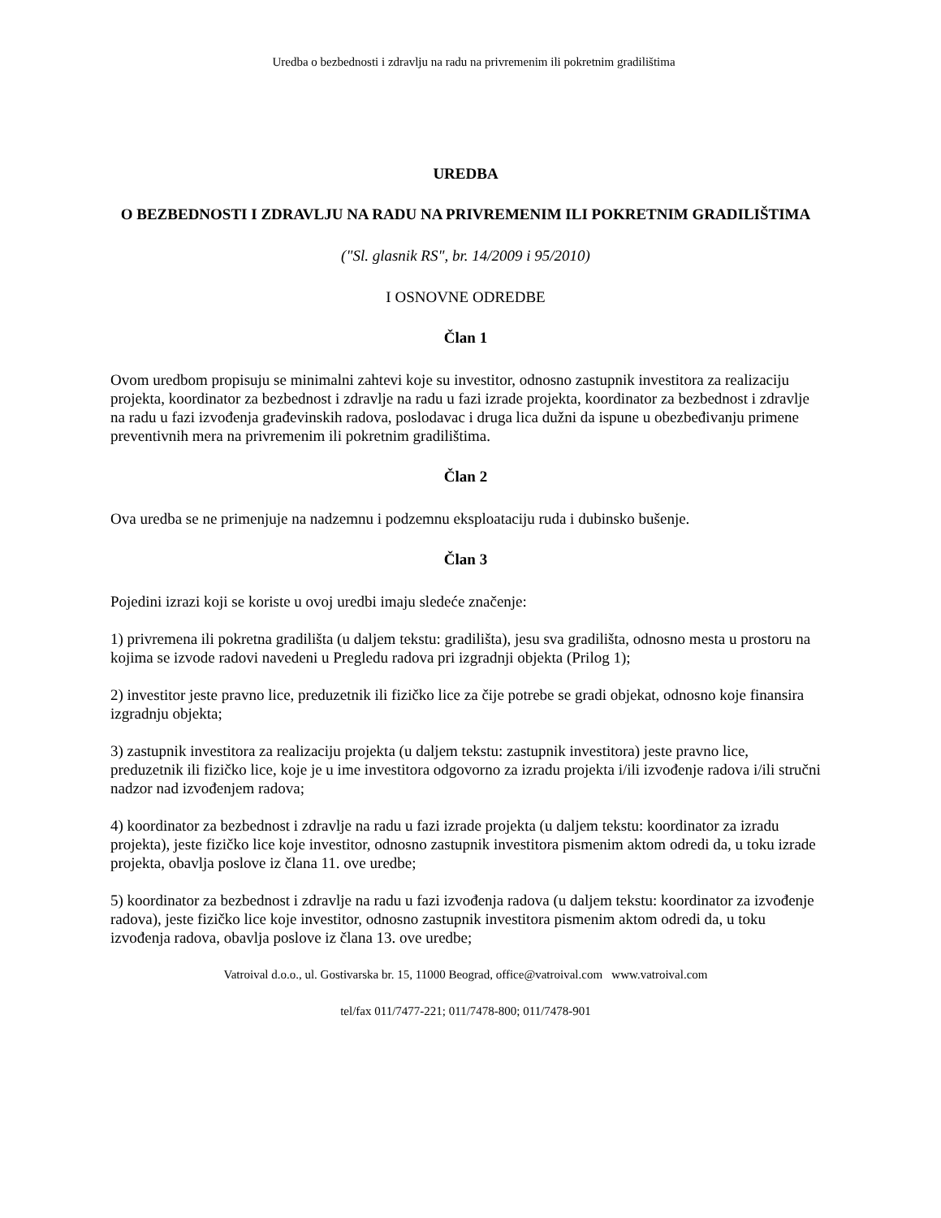Uredba o bezbednosti i zdravlju na radu na privremenim ili pokretnim gradilištima
UREDBA
O BEZBEDNOSTI I ZDRAVLJU NA RADU NA PRIVREMENIM ILI POKRETNIM GRADILIŠTIMA
("Sl. glasnik RS", br. 14/2009 i 95/2010)
I OSNOVNE ODREDBE
Član 1
Ovom uredbom propisuju se minimalni zahtevi koje su investitor, odnosno zastupnik investitora za realizaciju projekta, koordinator za bezbednost i zdravlje na radu u fazi izrade projekta, koordinator za bezbednost i zdravlje na radu u fazi izvođenja građevinskih radova, poslodavac i druga lica dužni da ispune u obezbeđivanju primene preventivnih mera na privremenim ili pokretnim gradilištima.
Član 2
Ova uredba se ne primenjuje na nadzemnu i podzemnu eksploataciju ruda i dubinsko bušenje.
Član 3
Pojedini izrazi koji se koriste u ovoj uredbi imaju sledeće značenje:
1) privremena ili pokretna gradilišta (u daljem tekstu: gradilišta), jesu sva gradilišta, odnosno mesta u prostoru na kojima se izvode radovi navedeni u Pregledu radova pri izgradnji objekta (Prilog 1);
2) investitor jeste pravno lice, preduzetnik ili fizičko lice za čije potrebe se gradi objekat, odnosno koje finansira izgradnju objekta;
3) zastupnik investitora za realizaciju projekta (u daljem tekstu: zastupnik investitora) jeste pravno lice, preduzetnik ili fizičko lice, koje je u ime investitora odgovorno za izradu projekta i/ili izvođenje radova i/ili stručni nadzor nad izvođenjem radova;
4) koordinator za bezbednost i zdravlje na radu u fazi izrade projekta (u daljem tekstu: koordinator za izradu projekta), jeste fizičko lice koje investitor, odnosno zastupnik investitora pismenim aktom odredi da, u toku izrade projekta, obavlja poslove iz člana 11. ove uredbe;
5) koordinator za bezbednost i zdravlje na radu u fazi izvođenja radova (u daljem tekstu: koordinator za izvođenje radova), jeste fizičko lice koje investitor, odnosno zastupnik investitora pismenim aktom odredi da, u toku izvođenja radova, obavlja poslove iz člana 13. ove uredbe;
Vatroival d.o.o., ul. Gostivarska br. 15, 11000 Beograd, office@vatroival.com www.vatroival.com
tel/fax 011/7477-221; 011/7478-800; 011/7478-901